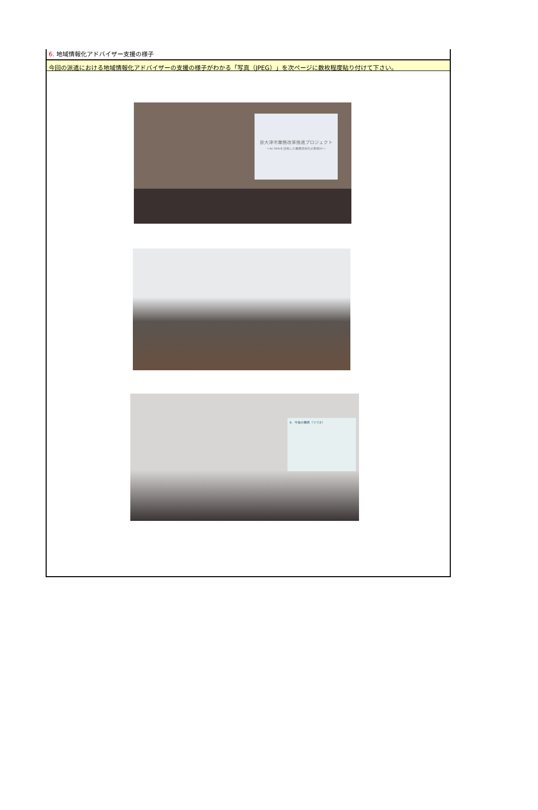6. 地域情報化アドバイザー支援の様子
今回の派遣における地域情報化アドバイザーの支援の様子がわかる「写真（JPEG）」を次ページに数枚程度貼り付けて下さい。
泉大津市業務改革推進プロジェクト
〜AI･RPAを活用した業務効率化の取組み〜
9．今後の展開（つづき）